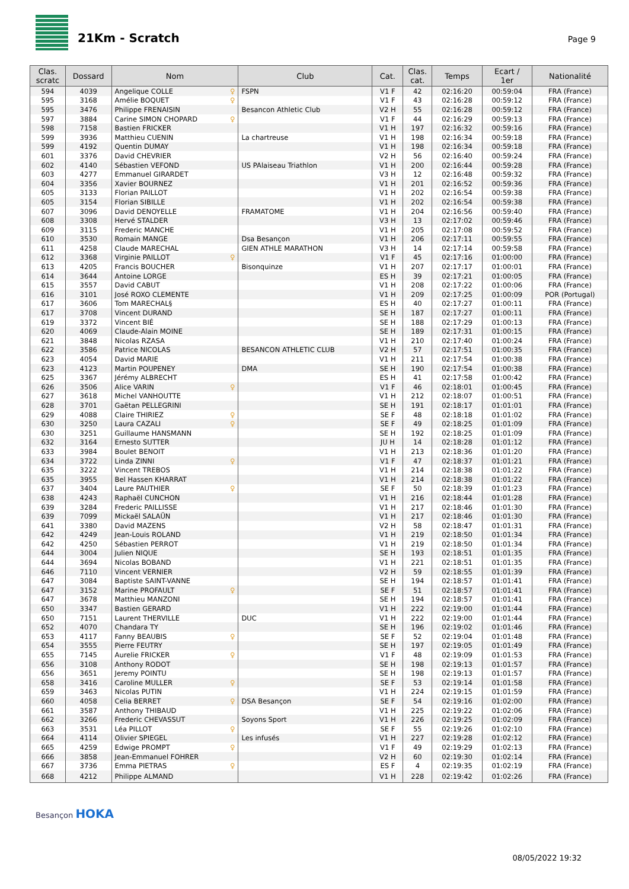21Km - Scratch
Page 9
| Clas. scratc | Dossard | Nom | Club | Cat. | Clas. cat. | Temps | Ecart / 1er | Nationalité |
| --- | --- | --- | --- | --- | --- | --- | --- | --- |
| 594 | 4039 | Angelique COLLE ♀ | FSPN | V1 F | 42 | 02:16:20 | 00:59:04 | FRA (France) |
| 595 | 3168 | Amélie BOQUET ♀ | | V1 F | 43 | 02:16:28 | 00:59:12 | FRA (France) |
| 595 | 3476 | Philippe FRENAISIN | Besancon Athletic Club | V2 H | 55 | 02:16:28 | 00:59:12 | FRA (France) |
| 597 | 3884 | Carine SIMON CHOPARD ♀ | | V1 F | 44 | 02:16:29 | 00:59:13 | FRA (France) |
| 598 | 7158 | Bastien FRICKER | | V1 H | 197 | 02:16:32 | 00:59:16 | FRA (France) |
| 599 | 3936 | Matthieu CUENIN | La chartreuse | V1 H | 198 | 02:16:34 | 00:59:18 | FRA (France) |
| 599 | 4192 | Quentin DUMAY | | V1 H | 198 | 02:16:34 | 00:59:18 | FRA (France) |
| 601 | 3376 | David CHEVRIER | | V2 H | 56 | 02:16:40 | 00:59:24 | FRA (France) |
| 602 | 4140 | Sébastien VEFOND | US PAlaiseau Triathlon | V1 H | 200 | 02:16:44 | 00:59:28 | FRA (France) |
| 603 | 4277 | Emmanuel GIRARDET | | V3 H | 12 | 02:16:48 | 00:59:32 | FRA (France) |
| 604 | 3356 | Xavier BOURNEZ | | V1 H | 201 | 02:16:52 | 00:59:36 | FRA (France) |
| 605 | 3133 | Florian PAILLOT | | V1 H | 202 | 02:16:54 | 00:59:38 | FRA (France) |
| 605 | 3154 | Florian SIBILLE | | V1 H | 202 | 02:16:54 | 00:59:38 | FRA (France) |
| 607 | 3096 | David DENOYELLE | FRAMATOME | V1 H | 204 | 02:16:56 | 00:59:40 | FRA (France) |
| 608 | 3308 | Hervé STALDER | | V3 H | 13 | 02:17:02 | 00:59:46 | FRA (France) |
| 609 | 3115 | Frederic MANCHE | | V1 H | 205 | 02:17:08 | 00:59:52 | FRA (France) |
| 610 | 3530 | Romain MANGE | Dsa Besançon | V1 H | 206 | 02:17:11 | 00:59:55 | FRA (France) |
| 611 | 4258 | Claude MARECHAL | GIEN ATHLE MARATHON | V3 H | 14 | 02:17:14 | 00:59:58 | FRA (France) |
| 612 | 3368 | Virginie PAILLOT ♀ | | V1 F | 45 | 02:17:16 | 01:00:00 | FRA (France) |
| 613 | 4205 | Francis BOUCHER | Bisonquinze | V1 H | 207 | 02:17:17 | 01:00:01 | FRA (France) |
| 614 | 3644 | Antoine LORGE | | ES H | 39 | 02:17:21 | 01:00:05 | FRA (France) |
| 615 | 3557 | David CABUT | | V1 H | 208 | 02:17:22 | 01:00:06 | FRA (France) |
| 616 | 3101 | José ROXO CLEMENTE | | V1 H | 209 | 02:17:25 | 01:00:09 | POR (Portugal) |
| 617 | 3606 | Tom MARECHAL§ | | ES H | 40 | 02:17:27 | 01:00:11 | FRA (France) |
| 617 | 3708 | Vincent DURAND | | SE H | 187 | 02:17:27 | 01:00:11 | FRA (France) |
| 619 | 3372 | Vincent BIÉ | | SE H | 188 | 02:17:29 | 01:00:13 | FRA (France) |
| 620 | 4069 | Claude-Alain MOINE | | SE H | 189 | 02:17:31 | 01:00:15 | FRA (France) |
| 621 | 3848 | Nicolas RZASA | | V1 H | 210 | 02:17:40 | 01:00:24 | FRA (France) |
| 622 | 3586 | Patrice NICOLAS | BESANCON ATHLETIC CLUB | V2 H | 57 | 02:17:51 | 01:00:35 | FRA (France) |
| 623 | 4054 | David MARIE | | V1 H | 211 | 02:17:54 | 01:00:38 | FRA (France) |
| 623 | 4123 | Martin POUPENEY | DMA | SE H | 190 | 02:17:54 | 01:00:38 | FRA (France) |
| 625 | 3367 | Jérémy ALBRECHT | | ES H | 41 | 02:17:58 | 01:00:42 | FRA (France) |
| 626 | 3506 | Alice VARIN ♀ | | V1 F | 46 | 02:18:01 | 01:00:45 | FRA (France) |
| 627 | 3618 | Michel VANHOUTTE | | V1 H | 212 | 02:18:07 | 01:00:51 | FRA (France) |
| 628 | 3701 | Gaëtan PELLEGRINI | | SE H | 191 | 02:18:17 | 01:01:01 | FRA (France) |
| 629 | 4088 | Claire THIRIEZ ♀ | | SE F | 48 | 02:18:18 | 01:01:02 | FRA (France) |
| 630 | 3250 | Laura CAZALI ♀ | | SE F | 49 | 02:18:25 | 01:01:09 | FRA (France) |
| 630 | 3251 | Guillaume HANSMANN | | SE H | 192 | 02:18:25 | 01:01:09 | FRA (France) |
| 632 | 3164 | Ernesto SUTTER | | JU H | 14 | 02:18:28 | 01:01:12 | FRA (France) |
| 633 | 3984 | Boulet BENOIT | | V1 H | 213 | 02:18:36 | 01:01:20 | FRA (France) |
| 634 | 3722 | Linda ZINNI ♀ | | V1 F | 47 | 02:18:37 | 01:01:21 | FRA (France) |
| 635 | 3222 | Vincent TREBOS | | V1 H | 214 | 02:18:38 | 01:01:22 | FRA (France) |
| 635 | 3955 | Bel Hassen KHARRAT | | V1 H | 214 | 02:18:38 | 01:01:22 | FRA (France) |
| 637 | 3404 | Laure PAUTHIER ♀ | | SE F | 50 | 02:18:39 | 01:01:23 | FRA (France) |
| 638 | 4243 | Raphaël CUNCHON | | V1 H | 216 | 02:18:44 | 01:01:28 | FRA (France) |
| 639 | 3284 | Frederic PAILLISSE | | V1 H | 217 | 02:18:46 | 01:01:30 | FRA (France) |
| 639 | 7099 | Mickaël SALAÜN | | V1 H | 217 | 02:18:46 | 01:01:30 | FRA (France) |
| 641 | 3380 | David MAZENS | | V2 H | 58 | 02:18:47 | 01:01:31 | FRA (France) |
| 642 | 4249 | Jean-Louis ROLAND | | V1 H | 219 | 02:18:50 | 01:01:34 | FRA (France) |
| 642 | 4250 | Sébastien PERROT | | V1 H | 219 | 02:18:50 | 01:01:34 | FRA (France) |
| 644 | 3004 | Julien NIQUE | | SE H | 193 | 02:18:51 | 01:01:35 | FRA (France) |
| 644 | 3694 | Nicolas BOBAND | | V1 H | 221 | 02:18:51 | 01:01:35 | FRA (France) |
| 646 | 7110 | Vincent VERNIER | | V2 H | 59 | 02:18:55 | 01:01:39 | FRA (France) |
| 647 | 3084 | Baptiste SAINT-VANNE | | SE H | 194 | 02:18:57 | 01:01:41 | FRA (France) |
| 647 | 3152 | Marine PROFAULT ♀ | | SE F | 51 | 02:18:57 | 01:01:41 | FRA (France) |
| 647 | 3678 | Matthieu MANZONI | | SE H | 194 | 02:18:57 | 01:01:41 | FRA (France) |
| 650 | 3347 | Bastien GERARD | | V1 H | 222 | 02:19:00 | 01:01:44 | FRA (France) |
| 650 | 7151 | Laurent THERVILLE | DUC | V1 H | 222 | 02:19:00 | 01:01:44 | FRA (France) |
| 652 | 4070 | Chandara TY | | SE H | 196 | 02:19:02 | 01:01:46 | FRA (France) |
| 653 | 4117 | Fanny BEAUBIS ♀ | | SE F | 52 | 02:19:04 | 01:01:48 | FRA (France) |
| 654 | 3555 | Pierre FEUTRY | | SE H | 197 | 02:19:05 | 01:01:49 | FRA (France) |
| 655 | 7145 | Aurelie FRICKER ♀ | | V1 F | 48 | 02:19:09 | 01:01:53 | FRA (France) |
| 656 | 3108 | Anthony RODOT | | SE H | 198 | 02:19:13 | 01:01:57 | FRA (France) |
| 656 | 3651 | Jeremy POINTU | | SE H | 198 | 02:19:13 | 01:01:57 | FRA (France) |
| 658 | 3416 | Caroline MULLER ♀ | | SE F | 53 | 02:19:14 | 01:01:58 | FRA (France) |
| 659 | 3463 | Nicolas PUTIN | | V1 H | 224 | 02:19:15 | 01:01:59 | FRA (France) |
| 660 | 4058 | Celia BERRET ♀ | DSA Besançon | SE F | 54 | 02:19:16 | 01:02:00 | FRA (France) |
| 661 | 3587 | Anthony THIBAUD | | V1 H | 225 | 02:19:22 | 01:02:06 | FRA (France) |
| 662 | 3266 | Frederic CHEVASSUT | Soyons Sport | V1 H | 226 | 02:19:25 | 01:02:09 | FRA (France) |
| 663 | 3531 | Léa PILLOT ♀ | | SE F | 55 | 02:19:26 | 01:02:10 | FRA (France) |
| 664 | 4114 | Olivier SPIEGEL | Les infusés | V1 H | 227 | 02:19:28 | 01:02:12 | FRA (France) |
| 665 | 4259 | Edwige PROMPT ♀ | | V1 F | 49 | 02:19:29 | 01:02:13 | FRA (France) |
| 666 | 3858 | Jean-Emmanuel FOHRER | | V2 H | 60 | 02:19:30 | 01:02:14 | FRA (France) |
| 667 | 3736 | Emma PIETRAS ♀ | | ES F | 4 | 02:19:35 | 01:02:19 | FRA (France) |
| 668 | 4212 | Philippe ALMAND | | V1 H | 228 | 02:19:42 | 01:02:26 | FRA (France) |
Besançon HOKA
08/05/2022 19:32